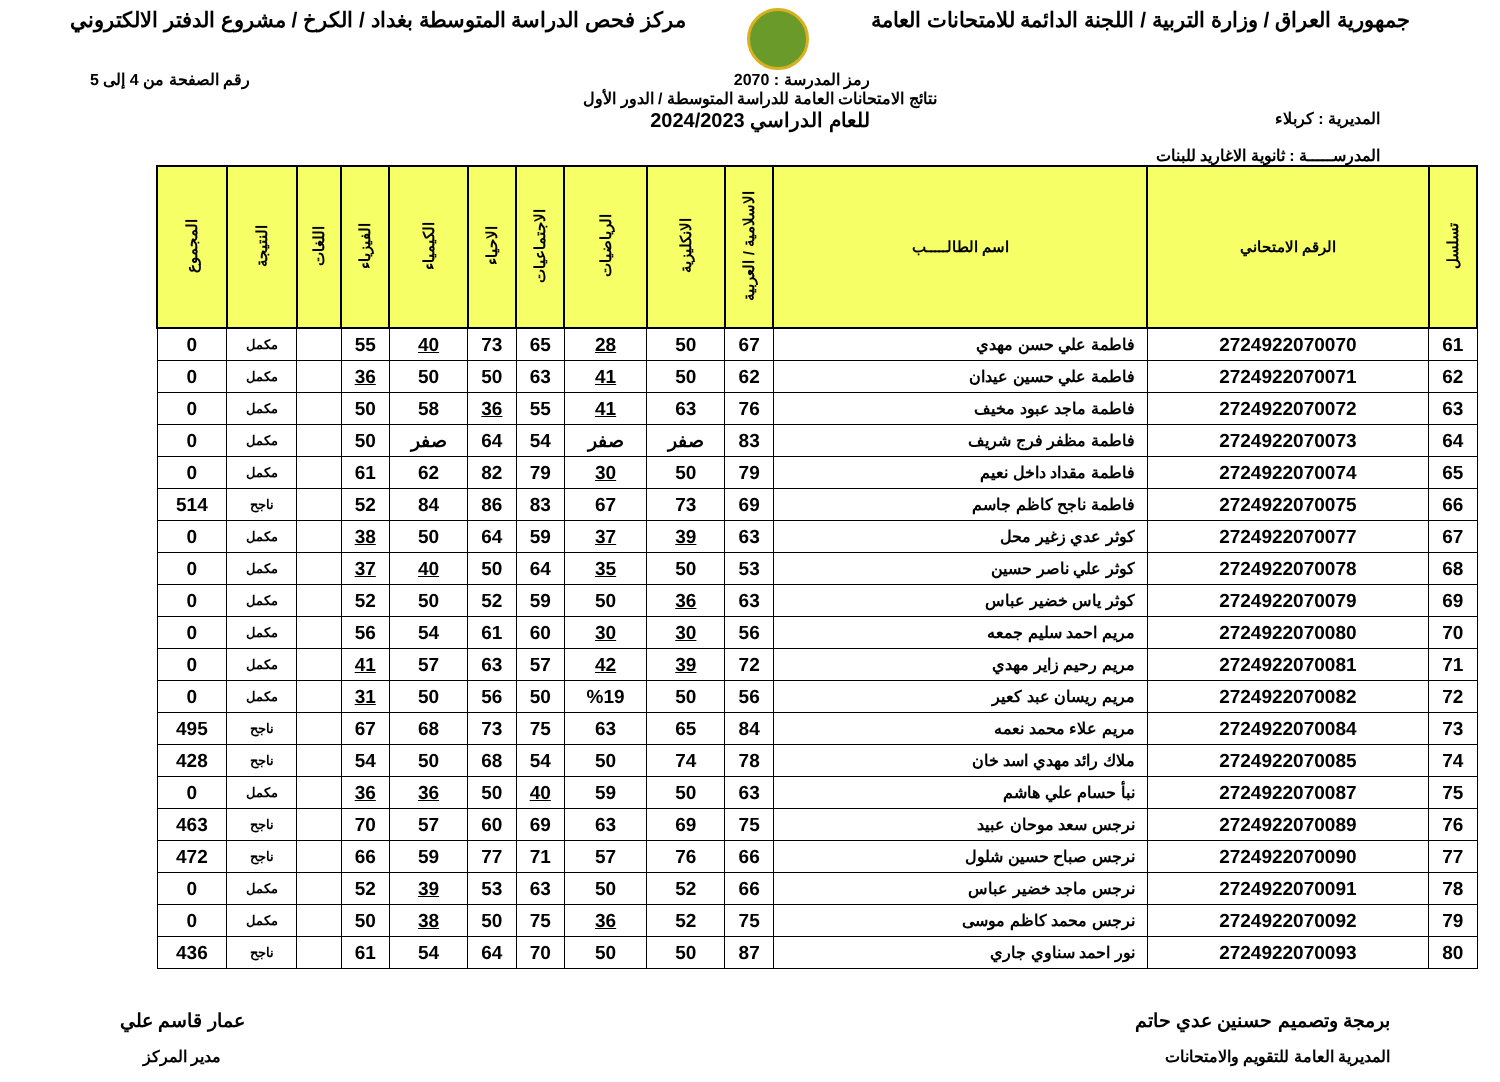جمهورية العراق / وزارة التربية / اللجنة الدائمة للامتحانات العامة
مركز فحص الدراسة المتوسطة بغداد / الكرخ / مشروع الدفتر الالكتروني
رمز المدرسة : 2070 رقم الصفحة من 4 إلى 5
المديرية : كربلاء
المدرســـــة : ثانوية الاغاريد للبنات
نتائج الامتحانات العامة للدراسة المتوسطة / الدور الأول
للعام الدراسي 2024/2023
| تسلسل | الرقم الامتحاني | اسم الطالـــــب | الاسلامية / العربية | الانكليزية | الرياضيات | الاجتماعيات | الاحياء | الكيمياء | الفيزياء | اللغات | النتيجة | المجموع |
| --- | --- | --- | --- | --- | --- | --- | --- | --- | --- | --- | --- | --- |
| 61 | 2724922070070 | فاطمة علي حسن مهدي | 67 | 50 | 28 | 65 | 73 | 40 | 55 | | مكمل | 0 |
| 62 | 2724922070071 | فاطمة علي حسين عيدان | 62 | 50 | 41 | 63 | 50 | 50 | 36 | | مكمل | 0 |
| 63 | 2724922070072 | فاطمة ماجد عبود مخيف | 76 | 63 | 41 | 55 | 36 | 58 | 50 | | مكمل | 0 |
| 64 | 2724922070073 | فاطمة مظفر فرج شريف | 83 | صفر | صفر | 54 | 64 | صفر | 50 | | مكمل | 0 |
| 65 | 2724922070074 | فاطمة مقداد داخل نعيم | 79 | 50 | 30 | 79 | 82 | 62 | 61 | | مكمل | 0 |
| 66 | 2724922070075 | فاطمة ناجح كاظم جاسم | 69 | 73 | 67 | 83 | 86 | 84 | 52 | | ناجح | 514 |
| 67 | 2724922070077 | كوثر عدي زغير محل | 63 | 39 | 37 | 59 | 64 | 50 | 38 | | مكمل | 0 |
| 68 | 2724922070078 | كوثر علي ناصر حسين | 53 | 50 | 35 | 64 | 50 | 40 | 37 | | مكمل | 0 |
| 69 | 2724922070079 | كوثر ياس خضير عباس | 63 | 36 | 50 | 59 | 52 | 50 | 52 | | مكمل | 0 |
| 70 | 2724922070080 | مريم احمد سليم جمعه | 56 | 30 | 30 | 60 | 61 | 54 | 56 | | مكمل | 0 |
| 71 | 2724922070081 | مريم رحيم زاير مهدي | 72 | 39 | 42 | 57 | 63 | 57 | 41 | | مكمل | 0 |
| 72 | 2724922070082 | مريم ريسان عبد كعير | 56 | 50 | %19 | 50 | 56 | 50 | 31 | | مكمل | 0 |
| 73 | 2724922070084 | مريم علاء محمد نعمه | 84 | 65 | 63 | 75 | 73 | 68 | 67 | | ناجح | 495 |
| 74 | 2724922070085 | ملاك رائد مهدي اسد خان | 78 | 74 | 50 | 54 | 68 | 50 | 54 | | ناجح | 428 |
| 75 | 2724922070087 | نبأ حسام علي هاشم | 63 | 50 | 59 | 40 | 50 | 36 | 36 | | مكمل | 0 |
| 76 | 2724922070089 | نرجس سعد موحان عبيد | 75 | 69 | 63 | 69 | 60 | 57 | 70 | | ناجح | 463 |
| 77 | 2724922070090 | نرجس صباح حسين شلول | 66 | 76 | 57 | 71 | 77 | 59 | 66 | | ناجح | 472 |
| 78 | 2724922070091 | نرجس ماجد خضير عباس | 66 | 52 | 50 | 63 | 53 | 39 | 52 | | مكمل | 0 |
| 79 | 2724922070092 | نرجس محمد كاظم موسى | 75 | 52 | 36 | 75 | 50 | 38 | 50 | | مكمل | 0 |
| 80 | 2724922070093 | نور احمد سناوي جاري | 87 | 50 | 50 | 70 | 64 | 54 | 61 | | ناجح | 436 |
برمجة وتصميم حسنين عدي حاتم
المديرية العامة للتقويم والامتحانات
عمار قاسم علي
مدير المركز